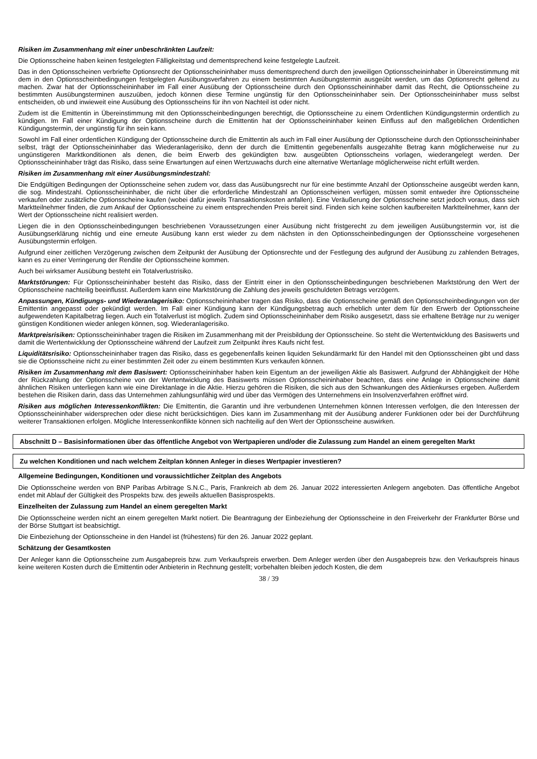Risiken im Zusammenhang mit einer unbeschränkten Laufzeit:
Die Optionsscheine haben keinen festgelegten Fälligkeitstag und dementsprechend keine festgelegte Laufzeit.
Das in den Optionsscheinen verbriefte Optionsrecht der Optionsscheininhaber muss dementsprechend durch den jeweiligen Optionsscheininhaber in Übereinstimmung mit dem in den Optionsscheinbedingungen festgelegten Ausübungsverfahren zu einem bestimmten Ausübungstermin ausgeübt werden, um das Optionsrecht geltend zu machen. Zwar hat der Optionsscheininhaber im Fall einer Ausübung der Optionsscheine durch den Optionsscheininhaber damit das Recht, die Optionsscheine zu bestimmten Ausübungsterminen auszuüben, jedoch können diese Termine ungünstig für den Optionsscheininhaber sein. Der Optionsscheininhaber muss selbst entscheiden, ob und inwieweit eine Ausübung des Optionsscheins für ihn von Nachteil ist oder nicht.
Zudem ist die Emittentin in Übereinstimmung mit den Optionsscheinbedingungen berechtigt, die Optionsscheine zu einem Ordentlichen Kündigungstermin ordentlich zu kündigen. Im Fall einer Kündigung der Optionsscheine durch die Emittentin hat der Optionsscheininhaber keinen Einfluss auf den maßgeblichen Ordentlichen Kündigungstermin, der ungünstig für ihn sein kann.
Sowohl im Fall einer ordentlichen Kündigung der Optionsscheine durch die Emittentin als auch im Fall einer Ausübung der Optionsscheine durch den Optionsscheininhaber selbst, trägt der Optionsscheininhaber das Wiederanlagerisiko, denn der durch die Emittentin gegebenenfalls ausgezahlte Betrag kann möglicherweise nur zu ungünstigeren Marktkonditionen als denen, die beim Erwerb des gekündigten bzw. ausgeübten Optionsscheins vorlagen, wiederangelegt werden. Der Optionsscheininhaber trägt das Risiko, dass seine Erwartungen auf einen Wertzuwachs durch eine alternative Wertanlage möglicherweise nicht erfüllt werden.
Risiken im Zusammenhang mit einer Ausübungsmindestzahl:
Die Endgültigen Bedingungen der Optionsscheine sehen zudem vor, dass das Ausübungsrecht nur für eine bestimmte Anzahl der Optionsscheine ausgeübt werden kann, die sog. Mindestzahl. Optionsscheininhaber, die nicht über die erforderliche Mindestzahl an Optionsscheinen verfügen, müssen somit entweder ihre Optionsscheine verkaufen oder zusätzliche Optionsscheine kaufen (wobei dafür jeweils Transaktionskosten anfallen). Eine Veräußerung der Optionsscheine setzt jedoch voraus, dass sich Marktteilnehmer finden, die zum Ankauf der Optionsscheine zu einem entsprechenden Preis bereit sind. Finden sich keine solchen kaufbereiten Marktteilnehmer, kann der Wert der Optionsscheine nicht realisiert werden.
Liegen die in den Optionsscheinbedingungen beschriebenen Voraussetzungen einer Ausübung nicht fristgerecht zu dem jeweiligen Ausübungstermin vor, ist die Ausübungserklärung nichtig und eine erneute Ausübung kann erst wieder zu dem nächsten in den Optionsscheinbedingungen der Optionsscheine vorgesehenen Ausübungstermin erfolgen.
Aufgrund einer zeitlichen Verzögerung zwischen dem Zeitpunkt der Ausübung der Optionsrechte und der Festlegung des aufgrund der Ausübung zu zahlenden Betrages, kann es zu einer Verringerung der Rendite der Optionsscheine kommen.
Auch bei wirksamer Ausübung besteht ein Totalverlustrisiko.
Marktstörungen: Für Optionsscheininhaber besteht das Risiko, dass der Eintritt einer in den Optionsscheinbedingungen beschriebenen Marktstörung den Wert der Optionsscheine nachteilig beeinflusst. Außerdem kann eine Marktstörung die Zahlung des jeweils geschuldeten Betrags verzögern.
Anpassungen, Kündigungs- und Wiederanlagerisiko: Optionsscheininhaber tragen das Risiko, dass die Optionsscheine gemäß den Optionsscheinbedingungen von der Emittentin angepasst oder gekündigt werden. Im Fall einer Kündigung kann der Kündigungsbetrag auch erheblich unter dem für den Erwerb der Optionsscheine aufgewendeten Kapitalbetrag liegen. Auch ein Totalverlust ist möglich. Zudem sind Optionsscheininhaber dem Risiko ausgesetzt, dass sie erhaltene Beträge nur zu weniger günstigen Konditionen wieder anlegen können, sog. Wiederanlagerisiko.
Marktpreisrisiken: Optionsscheininhaber tragen die Risiken im Zusammenhang mit der Preisbildung der Optionsscheine. So steht die Wertentwicklung des Basiswerts und damit die Wertentwicklung der Optionsscheine während der Laufzeit zum Zeitpunkt ihres Kaufs nicht fest.
Liquiditätsrisiko: Optionsscheininhaber tragen das Risiko, dass es gegebenenfalls keinen liquiden Sekundärmarkt für den Handel mit den Optionsscheinen gibt und dass sie die Optionsscheine nicht zu einer bestimmten Zeit oder zu einem bestimmten Kurs verkaufen können.
Risiken im Zusammenhang mit dem Basiswert: Optionsscheininhaber haben kein Eigentum an der jeweiligen Aktie als Basiswert. Aufgrund der Abhängigkeit der Höhe der Rückzahlung der Optionsscheine von der Wertentwicklung des Basiswerts müssen Optionsscheininhaber beachten, dass eine Anlage in Optionsscheine damit ähnlichen Risiken unterliegen kann wie eine Direktanlage in die Aktie. Hierzu gehören die Risiken, die sich aus den Schwankungen des Aktienkurses ergeben. Außerdem bestehen die Risiken darin, dass das Unternehmen zahlungsunfähig wird und über das Vermögen des Unternehmens ein Insolvenzverfahren eröffnet wird.
Risiken aus möglichen Interessenkonflikten: Die Emittentin, die Garantin und ihre verbundenen Unternehmen können Interessen verfolgen, die den Interessen der Optionsscheininhaber widersprechen oder diese nicht berücksichtigen. Dies kann im Zusammenhang mit der Ausübung anderer Funktionen oder bei der Durchführung weiterer Transaktionen erfolgen. Mögliche Interessenkonflikte können sich nachteilig auf den Wert der Optionsscheine auswirken.
Abschnitt D – Basisinformationen über das öffentliche Angebot von Wertpapieren und/oder die Zulassung zum Handel an einem geregelten Markt
Zu welchen Konditionen und nach welchem Zeitplan können Anleger in dieses Wertpapier investieren?
Allgemeine Bedingungen, Konditionen und voraussichtlicher Zeitplan des Angebots
Die Optionsscheine werden von BNP Paribas Arbitrage S.N.C., Paris, Frankreich ab dem 26. Januar 2022 interessierten Anlegern angeboten. Das öffentliche Angebot endet mit Ablauf der Gültigkeit des Prospekts bzw. des jeweils aktuellen Basisprospekts.
Einzelheiten der Zulassung zum Handel an einem geregelten Markt
Die Optionsscheine werden nicht an einem geregelten Markt notiert. Die Beantragung der Einbeziehung der Optionsscheine in den Freiverkehr der Frankfurter Börse und der Börse Stuttgart ist beabsichtigt.
Die Einbeziehung der Optionsscheine in den Handel ist (frühestens) für den 26. Januar 2022 geplant.
Schätzung der Gesamtkosten
Der Anleger kann die Optionsscheine zum Ausgabepreis bzw. zum Verkaufspreis erwerben. Dem Anleger werden über den Ausgabepreis bzw. den Verkaufspreis hinaus keine weiteren Kosten durch die Emittentin oder Anbieterin in Rechnung gestellt; vorbehalten bleiben jedoch Kosten, die dem
38 / 39